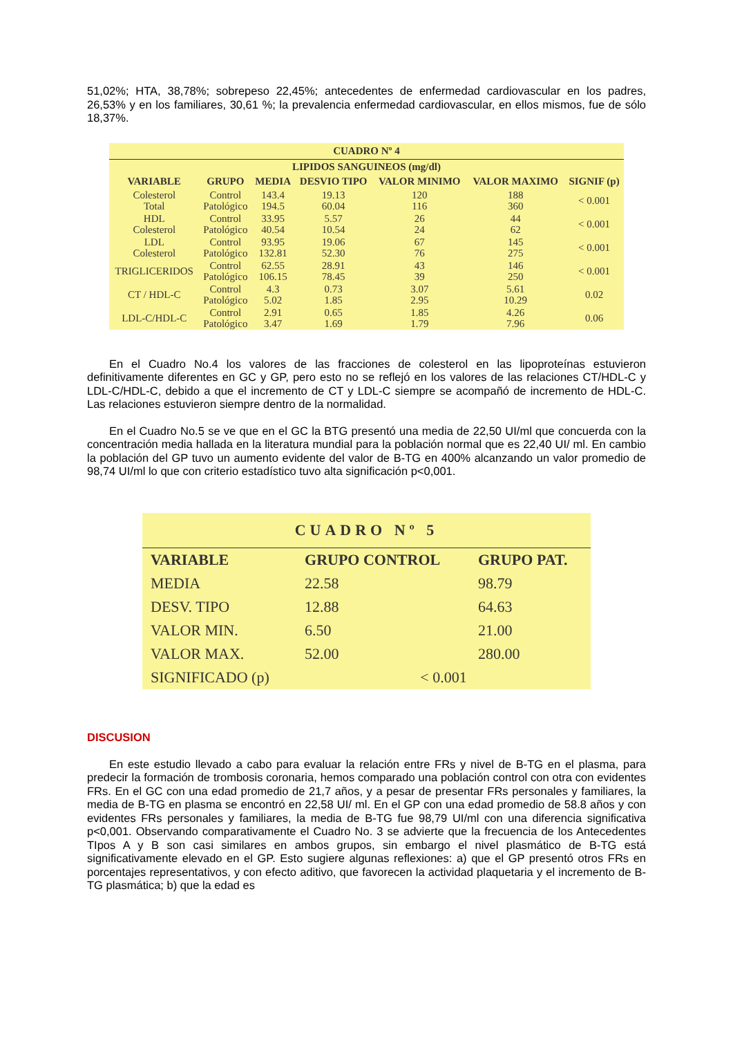51,02%; HTA, 38,78%; sobrepeso 22,45%; antecedentes de enfermedad cardiovascular en los padres, 26,53% y en los familiares, 30,61 %; la prevalencia enfermedad cardiovascular, en ellos mismos, fue de sólo 18,37%.
CUADRO Nº 4
| LIPIDOS SANGUINEOS (mg/dl) | | | | | | |
| --- | --- | --- | --- | --- | --- | --- |
| VARIABLE | GRUPO | MEDIA | DESVIO TIPO | VALOR MINIMO | VALOR MAXIMO | SIGNIF (p) |
| Colesterol Total | Control Patológico | 143.4 194.5 | 19.13 60.04 | 120 116 | 188 360 | < 0.001 |
| HDL Colesterol | Control Patológico | 33.95 40.54 | 5.57 10.54 | 26 24 | 44 62 | < 0.001 |
| LDL Colesterol | Control Patológico | 93.95 132.81 | 19.06 52.30 | 67 76 | 145 275 | < 0.001 |
| TRIGLICERIDOS | Control Patológico | 62.55 106.15 | 28.91 78.45 | 43 39 | 146 250 | < 0.001 |
| CT / HDL-C | Control Patológico | 4.3 5.02 | 0.73 1.85 | 3.07 2.95 | 5.61 10.29 | 0.02 |
| LDL-C/HDL-C | Control Patológico | 2.91 3.47 | 0.65 1.69 | 1.85 1.79 | 4.26 7.96 | 0.06 |
En el Cuadro No.4 los valores de las fracciones de colesterol en las lipoproteínas estuvieron definitivamente diferentes en GC y GP, pero esto no se reflejó en los valores de las relaciones CT/HDL-C y LDL-C/HDL-C, debido a que el incremento de CT y LDL-C siempre se acompañó de incremento de HDL-C. Las relaciones estuvieron siempre dentro de la normalidad.
En el Cuadro No.5 se ve que en el GC la BTG presentó una media de 22,50 UI/ml que concuerda con la concentración media hallada en la literatura mundial para la población normal que es 22,40 UI/ ml. En cambio la población del GP tuvo un aumento evidente del valor de B-TG en 400% alcanzando un valor promedio de 98,74 UI/ml lo que con criterio estadístico tuvo alta significación p<0,001.
CUADRO Nº 5
| VARIABLE | GRUPO CONTROL | GRUPO PAT. |
| --- | --- | --- |
| MEDIA | 22.58 | 98.79 |
| DESV. TIPO | 12.88 | 64.63 |
| VALOR MIN. | 6.50 | 21.00 |
| VALOR MAX. | 52.00 | 280.00 |
| SIGNIFICADO (p) | < 0.001 | |
DISCUSION
En este estudio llevado a cabo para evaluar la relación entre FRs y nivel de B-TG en el plasma, para predecir la formación de trombosis coronaria, hemos comparado una población control con otra con evidentes FRs. En el GC con una edad promedio de 21,7 años, y a pesar de presentar FRs personales y familiares, la media de B-TG en plasma se encontró en 22,58 UI/ ml. En el GP con una edad promedio de 58.8 años y con evidentes FRs personales y familiares, la media de B-TG fue 98,79 UI/ml con una diferencia significativa p<0,001. Observando comparativamente el Cuadro No. 3 se advierte que la frecuencia de los Antecedentes TIpos A y B son casi similares en ambos grupos, sin embargo el nivel plasmático de B-TG está significativamente elevado en el GP. Esto sugiere algunas reflexiones: a) que el GP presentó otros FRs en porcentajes representativos, y con efecto aditivo, que favorecen la actividad plaquetaria y el incremento de B-TG plasmática; b) que la edad es